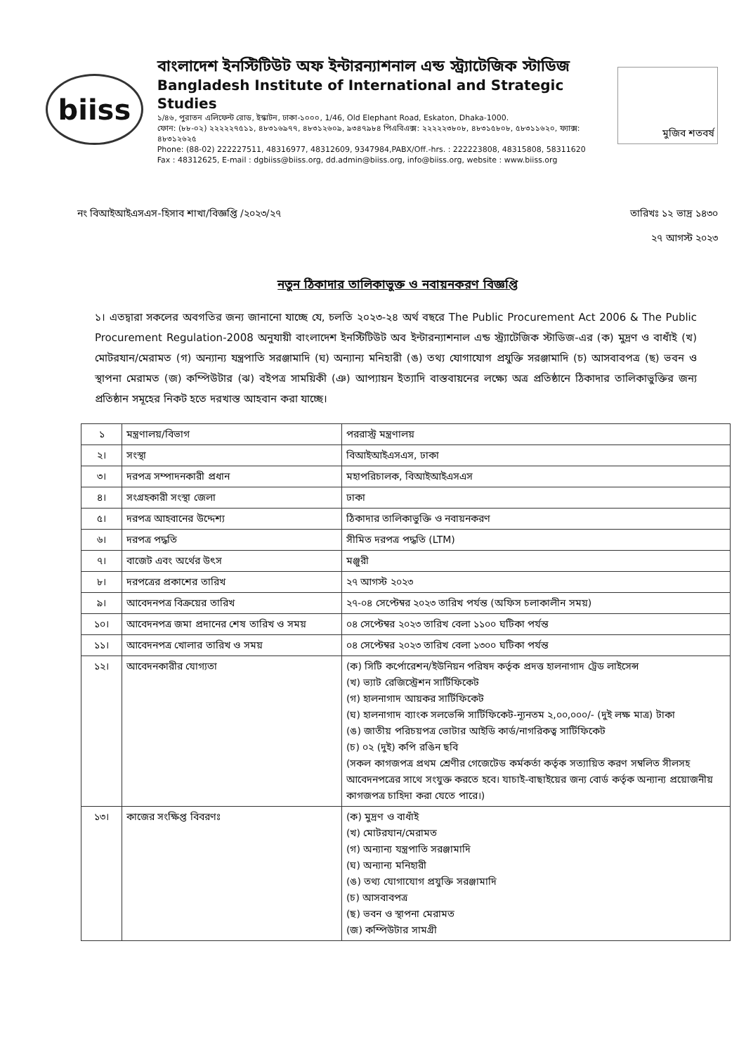biiss
বাংলাদেশ ইনস্টিটিউট অফ ইন্টারন্যাশনাল এন্ড স্ট্র্যাটেজিক স্টাডিজ
Bangladesh Institute of International and Strategic Studies
১/৪৬, পুরাতন এলিফেন্ট রোড, ইস্কাটন, ঢাকা-১০০০, 1/46, Old Elephant Road, Eskaton, Dhaka-1000.
ফোন: (৮৮-০২) ২২২২২৭৫১১, ৪৮৩১৬৯৭৭, ৪৮৩১২৬০৯, ৯৩৪৭৯৮৪ পিএবিএক্স: ২২২২২৩৮০৮, ৪৮৩১৫৮০৮, ৫৮৩১১৬২০, ফ্যাক্স: ৪৮৩১২৬২৫
Phone: (88-02) 222227511, 48316977, 48312609, 9347984,PABX/Off.-hrs. : 222223808, 48315808, 58311620
Fax : 48312625, E-mail : dgbiiss@biiss.org, dd.admin@biiss.org, info@biiss.org, website : www.biiss.org
মুজিব শতবর্ষ
নং বিআইআইএসএস-হিসাব শাখা/বিজ্ঞপ্তি /২০২৩/২৭
তারিখঃ ১২ ভাদ্র ১৪৩০
২৭ আগস্ট ২০২৩
নতুন ঠিকাদার তালিকাভুক্ত ও নবায়নকরণ বিজ্ঞপ্তি
১। এতদ্বারা সকলের অবগতির জন্য জানানো যাচ্ছে যে, চলতি ২০২৩-২৪ অর্থ বছরে The Public Procurement Act 2006 & The Public Procurement Regulation-2008 অনুযায়ী বাংলাদেশ ইনস্টিটিউট অব ইন্টারন্যাশনাল এন্ড স্ট্র্যাটেজিক স্টাডিজ-এর (ক) মুদ্রণ ও বাধাঁই (খ) মোটরযান/মেরামত (গ) অন্যান্য যন্ত্রপাতি সরঞ্জামাদি (ঘ) অন্যান্য মনিহারী (ঙ) তথ্য যোগাযোগ প্রযুক্তি সরঞ্জামাদি (চ) আসবাবপত্র (ছ) ভবন ও স্থাপনা মেরামত (জ) কম্পিউটার (ঝ) বইপত্র সাময়িকী (ঞ) আপ্যায়ন ইত্যাদি বাস্তবায়নের লক্ষ্যে অত্র প্রতিষ্ঠানে ঠিকাদার তালিকাভুক্তির জন্য প্রতিষ্ঠান সমূহের নিকট হতে দরখাস্ত আহবান করা যাচ্ছে।
| ১ | মন্ত্রণালয়/বিভাগ | পররাস্ট্র মন্ত্রণালয় |
| ২। | সংস্থা | বিআইআইএসএস, ঢাকা |
| ৩। | দরপত্র সম্পাদনকারী প্রধান | মহাপরিচালক, বিআইআইএসএস |
| ৪। | সংগ্রহকারী সংস্থা জেলা | ঢাকা |
| ৫। | দরপত্র আহবানের উদ্দেশ্য | ঠিকাদার তালিকাভুক্তি ও নবায়নকরণ |
| ৬। | দরপত্র পদ্ধতি | সীমিত দরপত্র পদ্ধতি (LTM) |
| ৭। | বাজেট এবং অর্থের উৎস | মঞ্জুরী |
| ৮। | দরপত্রের প্রকাশের তারিখ | ২৭ আগস্ট ২০২৩ |
| ৯। | আবেদনপত্র বিক্রয়ের তারিখ | ২৭-০৪ সেপ্টেম্বর ২০২৩ তারিখ পর্যন্ত (অফিস চলাকালীন সময়) |
| ১০। | আবেদনপত্র জমা প্রদানের শেষ তারিখ ও সময় | ০৪ সেপ্টেম্বর ২০২৩ তারিখ বেলা ১১০০ ঘটিকা পর্যন্ত |
| ১১। | আবেদনপত্র খোলার তারিখ ও সময় | ০৪ সেপ্টেম্বর ২০২৩ তারিখ বেলা ১৩০০ ঘটিকা পর্যন্ত |
| ১২। | আবেদনকারীর যোগ্যতা | (ক) সিটি কর্পোরেশন/ইউনিয়ন পরিষদ কর্তৃক প্রদত্ত হালনাগাদ ট্রেড লাইসেন্স (খ) ভ্যাট রেজিস্ট্রেশন সার্টিফিকেট (গ) হালনাগাদ আয়কর সার্টিফিকেট (ঘ) হালনাগাদ ব্যাংক সলভেন্সি সার্টিফিকেট-ন্যূনতম ২,০০,০০০/- (দুই লক্ষ মাত্র) টাকা (ঙ) জাতীয় পরিচয়পত্র ভোটার আইডি কার্ড/নাগরিকত্ব সার্টিফিকেট (চ) ০২ (দুই) কপি রঙিন ছবি (সকল কাগজপত্র প্রথম শ্রেণীর গেজেটেড কর্মকর্তা কর্তৃক সত্যায়িত করণ সম্বলিত সীলসহ আবেদনপত্রের সাথে সংযুক্ত করতে হবে। যাচাই-বাছাইয়ের জন্য বোর্ড কর্তৃক অন্যান্য প্রয়োজনীয় কাগজপত্র চাহিদা করা যেতে পারে।) |
| ১৩। | কাজের সংক্ষিপ্ত বিবরণঃ | (ক) মুদ্রণ ও বাধাঁই (খ) মোটরযান/মেরামত (গ) অন্যান্য যন্ত্রপাতি সরঞ্জামাদি (ঘ) অন্যান্য মনিহারী (ঙ) তথ্য যোগাযোগ প্রযুক্তি সরঞ্জামাদি (চ) আসবাবপত্র (ছ) ভবন ও স্থাপনা মেরামত (জ) কম্পিউটার সামগ্রী |